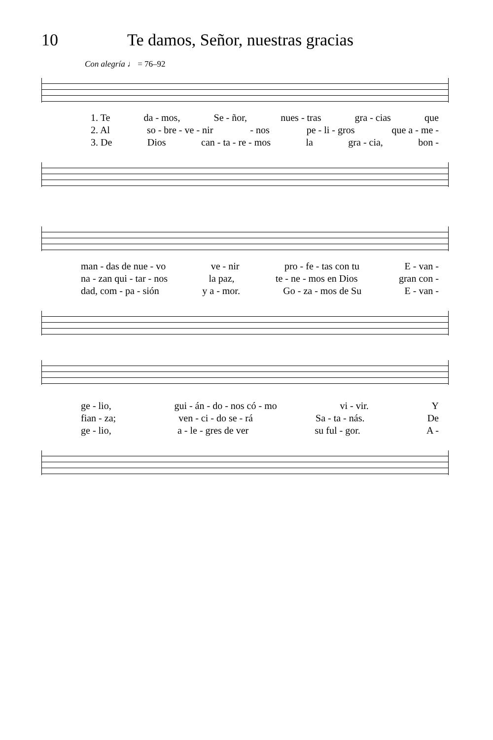10 Te damos, Señor, nuestras gracias
Con alegría ♩ = 76–92
1. Te da - mos, Se - ñor, nues - tras gra - cias que
2. Al so - bre - ve - nir - nos pe - li - gros que a - me -
3. De Dios can - ta - re - mos la gra - cia, bon -
man - das de nue - vo ve - nir pro - fe - tas con tu E - van -
na - zan qui - tar - nos la paz, te - ne - mos en Dios gran con -
dad, com - pa - sión y a - mor. Go - za - mos de Su E - van -
ge - lio, gui - án - do - nos có - mo vi - vir. Y
fian - za; ven - ci - do se - rá Sa - ta - nás. De
ge - lio, a - le - gres de ver su ful - gor. A -